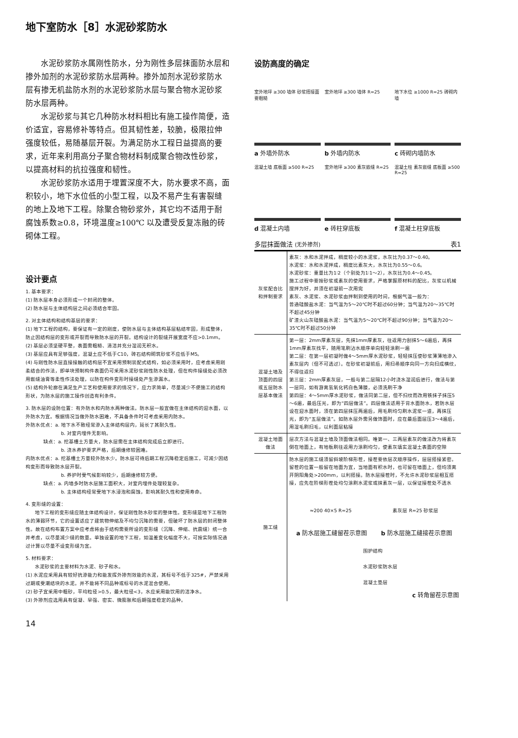地下室防水［8］水泥砂浆防水
水泥砂浆防水属刚性防水，分为刚性多层抹面防水层和掺外加剂的水泥砂浆防水层两种。掺外加剂水泥砂浆防水层有掺无机盐防水剂的水泥砂浆防水层与聚合物水泥砂浆防水层两种。
水泥砂浆与其它几种防水材料相比有施工操作简便，造价适宜，容易修补等特点。但其韧性差，较脆，极限拉伸强度较低，易随基层开裂。为满足防水工程日益提高的要求，近年来利用高分子聚合物材料制成聚合物改性砂浆，以提高材料的抗拉强度和韧性。
水泥砂浆防水适用于埋置深度不大，防水要求不高，面积较小，地下水位低的小型工程，以及不易产生有害裂缝的地上及地下工程。除聚合物砂浆外，其它均不适用于耐腐蚀系数≥0.8，环境温度≥100℃ 以及遭受反复冻融的砖砌体工程。
设计要点
1. 基本要求：
(1) 防水层本身必须形成一个封闭的整体。
(2) 防水层与主体结构层之间必须结合牢固。
2. 对主体结构和结构基层的要求：
(1) 地下工程的结构，要保证有一定的刚度，使防水层与主体结构基层粘结牢固，形成整体，防止因结构层的变形或开裂而导致防水层的开裂。结构设计的裂缝开展宽度不应>0.1mm。
(2) 基层必须坚硬平整，表面需粗糙、清洁并充分湿润无积水。
(3) 基层应具有足够强度，混凝土应不低于C10，砖石结构砌筑砂浆不应低于M5。
(4) 与刚性防水层直接接触的结构层不宜采用预制装配式结构，如必须采用时，应考虑采用刚柔结合的作法，即单块预制构件表面仍可采用水泥砂浆刚性防水处理，但在构件接缝处必须改用嵌缝油膏等柔性作法处理，以防在构件变形时接缝处产生渗漏水。
(5) 结构外轮廓在满足生产工艺和使用要求的情况下，应力求简单，尽量减少不便施工的结构形状，为防水层的施工操作创造有利条件。
3. 防水层的设防位置：有外防水和内防水两种做法。防水层一般宜做在主体结构的迎水面，以外防水为宜。根据情况当做外防水困难，不具备条件时可考虑采用内防水。
外防水优点：a. 地下水不致经常渗入主体结构层内，延长了其耐久性。
b. 对室内埋件无影响。
缺点：a. 挖基槽土方量大，防水层需在主体结构完成后立即进行。
b. 浇水养护要求严格，后期维修较困难。
内防水优点：a. 挖基槽土方量较外防水少。防水层可待后期工程沉降稳定后施工，可减少因结构变形而导致防水层开裂。
b. 养护时受气候影响较少，后期维修较方便。
缺点：a. 内墙多时防水层施工面积大，对室内埋件处理较复杂。
b. 主体结构经常受地下水浸泡和腐蚀，影响其耐久性和使用寿命。
4. 变形缝的设置：
地下工程的变形缝应随主体结构设计，保证刚性防水砂浆的整体性。变形缝是地下工程防水的薄弱环节，它的设置适应了建筑物伸缩及不均匀沉降的需要，但破坏了防水层的封闭整体性。故在结构布置方案中应考虑将由于结构需要所设的变形缝（沉降、伸缩、抗震缝）统一合并考虑，以尽量减少缝的数量。单独设置的地下工程，如温差变化幅度不大，可按实际情况通过计算以尽量不设变形缝为宜。
5. 材料要求：
水泥砂浆的主要材料为水泥、砂子和水。
(1) 水泥应采用具有较好抗渗能力和能发挥外掺剂效能的水泥，其标号不低于325#，严禁采用过期或受潮结块的水泥。并不能将不同品种或标号的水泥混合使用。
(2) 砂子宜采用中粗砂，平均粒径>0.5，最大粒径<3，水应采用能饮用的洁净水。
(3) 外掺剂应选用具有促凝、早强、密实、微膨胀和后期强度稳定的品种。
14
设防高度的确定
室外地坪 ≥300 墙体 砂浆搭接面要粗糙
室外地坪 ≥300 墙体 R=25
地下水位 ≥1000 R=25 砖砌内墙
a 外墙外防水 b 外墙内防水 c 砖砌内墙防水
混凝土墙 底板面 ≥500 R=25
室外地坪 ≥300 素灰嵌缝 R=25
混凝土柱 素灰嵌缝 底板面 ≥500 R=25
d 混凝土内墙 e 砖柱穿底板 f 混凝土柱穿底板
多层抹面做法 (无外掺剂) 表1
| 灰浆配合比和拌制要求 | 素灰：水和水泥拌成，稠度较小的水泥浆，水灰比为0.37～0.40。 水泥浆：水和水泥拌成，稠度比素灰大，水灰比为0.55～0.6。 水泥砂浆：重量比为1∶2（个别处为1∶1～2），水灰比为0.4～0.45。 施工过程中要按砂浆或素灰的使用要求，严格掌握原材料的配比，灰浆以机械搅拌为好，并须在初凝前一次用完 素灰、水泥浆、水泥砂浆由拌制到使用的时间，根据气温一般为： 普通硅酸盐水泥：当气温为5～20℃时不超过60分钟；当气温为20～35℃时不超过45分钟 矿渣火山灰硅酸盐水泥：当气温为5～20℃时不超过90分钟；当气温为20～35℃时不超过50分钟 |
| 混凝土墙及顶面的四层或五层防水层基本做法 | 第一层：2mm厚素灰层，先抹1mm厚素灰，往返用力刮抹5～6遍后，再抹1mm厚素灰找平，随用笔刷沾水顺序单向轻轻涂刷一遍 第二层：在第一层初凝时做4～5mm厚水泥砂浆，轻轻抹压使砂浆薄薄地渗入素灰层内（但不可透过）。在砂浆初凝前后，用扫帚顺序向同一方向扫成横纹，不得往返扫 第三层：2mm厚素灰层，一般与第二层隔12小时浇水湿润后进行，做法与第一层同，如有游离氢氧化钙白色薄膜，必须洗刷干净 第四层：4～5mm厚水泥砂浆，做法同第二层，但不扫纹而改用铁抹子抹压5～6遍，最后压光，即为“四层做法”。四层做法适用于背水面防水，若防水层设在迎水面时，须在第四层抹压两遍后，用毛刷均匀刷水泥浆一道，再抹压光，即为“五层做法”。如防水层外需另做饰面时，应在最后面层压3～4遍后，用湿毛刷扫毛，以利面层粘接 |
| 混凝土地面做法 | 层次方法与混凝土墙及顶面做法相同。唯第一、三两层素灰的做法改为将素灰倒在地面上，有地板刷往返用力涂刷均匀，使素灰填实混凝土表面的空隙 |
| 施工缝 | 防水层的施工缝须留斜坡阶梯形茬，接茬要依层次顺序操作，层层搭接紧密。留茬的位置一般留在地面为宜，当地面有积水时，也可留在墙面上，但均须离开阴阳角处>200mm，以利搭接。防水层接茬时，不允许水泥砂浆层相互搭接，应先在阶梯形茬处均匀涂刷水泥浆或抹素灰一层，以保证接茬处不透水 ≈200 40×5 R=25 素灰层 R=25 砂浆层 a 防水层施工缝留茬示意图 b 防水层施工缝接茬示意图 围护结构 水泥砂浆防水层 混凝土垫层 c 转角留茬示意图 |